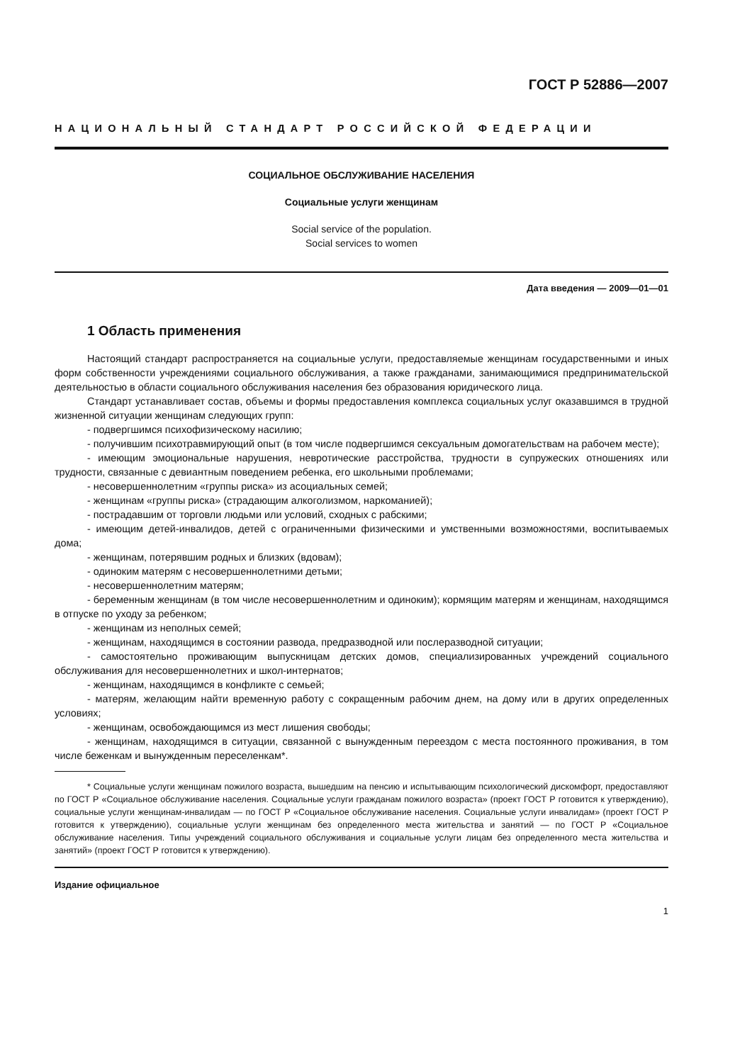ГОСТ Р 52886—2007
НАЦИОНАЛЬНЫЙ СТАНДАРТ РОССИЙСКОЙ ФЕДЕРАЦИИ
СОЦИАЛЬНОЕ ОБСЛУЖИВАНИЕ НАСЕЛЕНИЯ
Социальные услуги женщинам
Social service of the population.
Social services to women
Дата введения — 2009—01—01
1 Область применения
Настоящий стандарт распространяется на социальные услуги, предоставляемые женщинам государственными и иных форм собственности учреждениями социального обслуживания, а также гражданами, занимающимися предпринимательской деятельностью в области социального обслуживания населения без образования юридического лица.
Стандарт устанавливает состав, объемы и формы предоставления комплекса социальных услуг оказавшимся в трудной жизненной ситуации женщинам следующих групп:
- подвергшимся психофизическому насилию;
- получившим психотравмирующий опыт (в том числе подвергшимся сексуальным домогательствам на рабочем месте);
- имеющим эмоциональные нарушения, невротические расстройства, трудности в супружеских отношениях или трудности, связанные с девиантным поведением ребенка, его школьными проблемами;
- несовершеннолетним «группы риска» из асоциальных семей;
- женщинам «группы риска» (страдающим алкоголизмом, наркоманией);
- пострадавшим от торговли людьми или условий, сходных с рабскими;
- имеющим детей-инвалидов, детей с ограниченными физическими и умственными возможностями, воспитываемых дома;
- женщинам, потерявшим родных и близких (вдовам);
- одиноким матерям с несовершеннолетними детьми;
- несовершеннолетним матерям;
- беременным женщинам (в том числе несовершеннолетним и одиноким); кормящим матерям и женщинам, находящимся в отпуске по уходу за ребенком;
- женщинам из неполных семей;
- женщинам, находящимся в состоянии развода, предразводной или послеразводной ситуации;
- самостоятельно проживающим выпускницам детских домов, специализированных учреждений социального обслуживания для несовершеннолетних и школ-интернатов;
- женщинам, находящимся в конфликте с семьей;
- матерям, желающим найти временную работу с сокращенным рабочим днем, на дому или в других определенных условиях;
- женщинам, освобождающимся из мест лишения свободы;
- женщинам, находящимся в ситуации, связанной с вынужденным переездом с места постоянного проживания, в том числе беженкам и вынужденным переселенкам*.
* Социальные услуги женщинам пожилого возраста, вышедшим на пенсию и испытывающим психологический дискомфорт, предоставляют по ГОСТ Р «Социальное обслуживание населения. Социальные услуги гражданам пожилого возраста» (проект ГОСТ Р готовится к утверждению), социальные услуги женщинам-инвалидам — по ГОСТ Р «Социальное обслуживание населения. Социальные услуги инвалидам» (проект ГОСТ Р готовится к утверждению), социальные услуги женщинам без определенного места жительства и занятий — по ГОСТ Р «Социальное обслуживание населения. Типы учреждений социального обслуживания и социальные услуги лицам без определенного места жительства и занятий» (проект ГОСТ Р готовится к утверждению).
Издание официальное
1